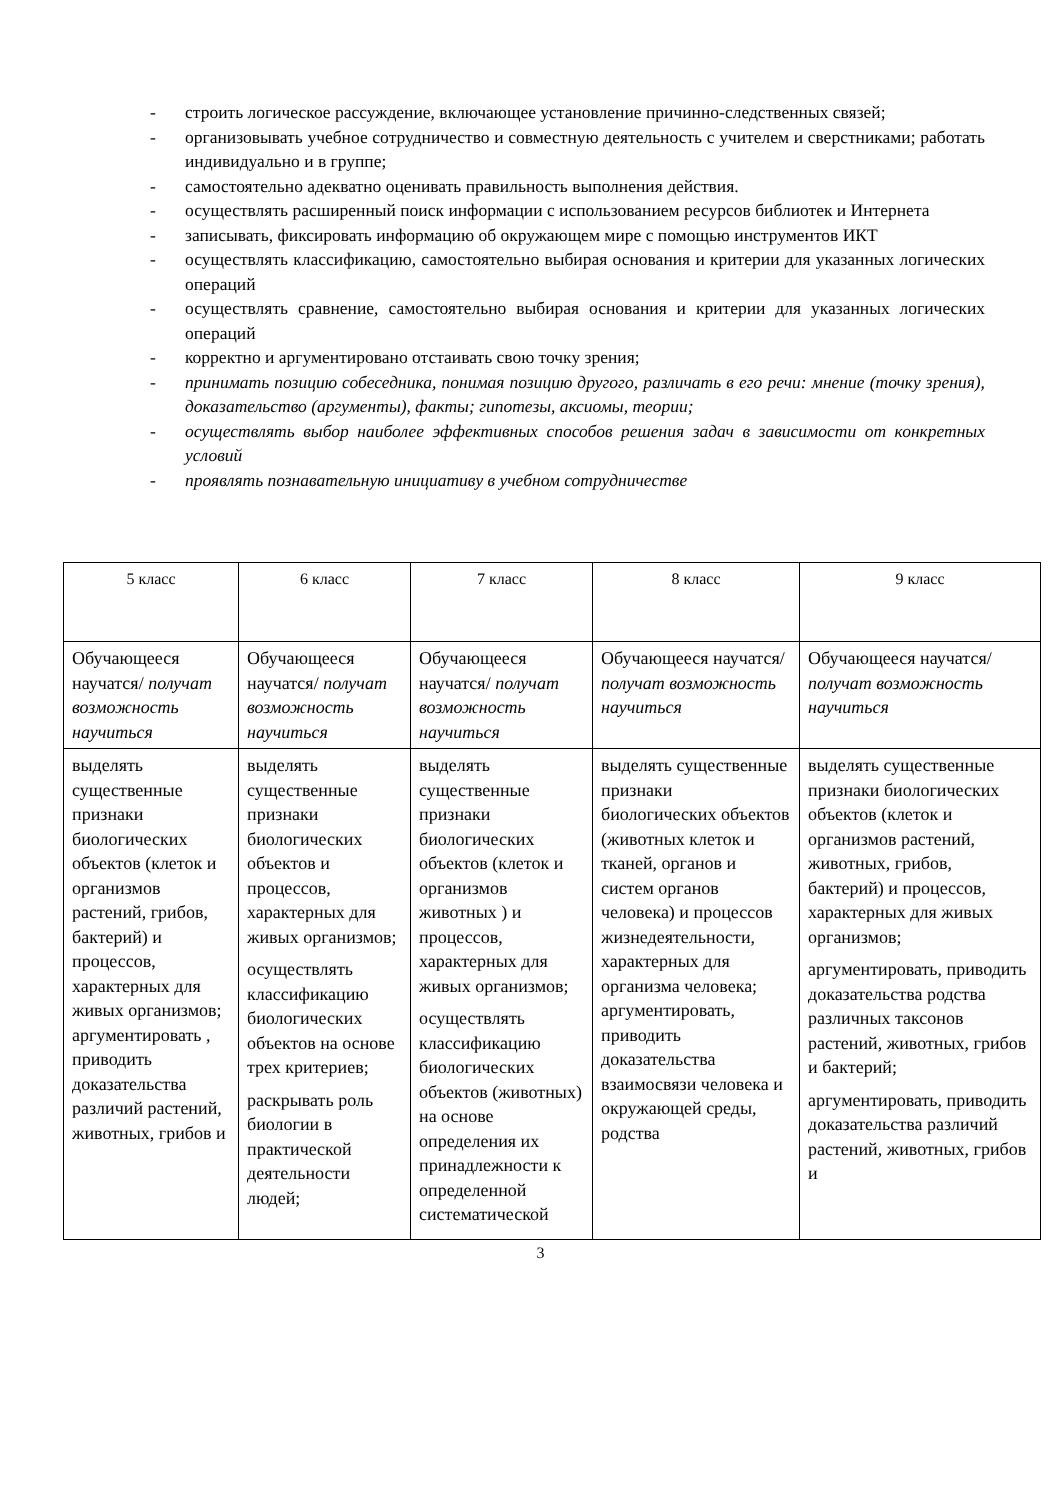- строить логическое рассуждение, включающее установление причинно-следственных связей;
- организовывать учебное сотрудничество и совместную деятельность с учителем и сверстниками; работать индивидуально и в группе;
- самостоятельно адекватно оценивать правильность выполнения действия.
- осуществлять расширенный поиск информации с использованием ресурсов библиотек и Интернета
- записывать, фиксировать информацию об окружающем мире с помощью инструментов ИКТ
- осуществлять классификацию, самостоятельно выбирая основания и критерии для указанных логических операций
- осуществлять сравнение, самостоятельно выбирая основания и критерии для указанных логических операций
- корректно и аргументировано отстаивать свою точку зрения;
- принимать позицию собеседника, понимая позицию другого, различать в его речи: мнение (точку зрения), доказательство (аргументы), факты; гипотезы, аксиомы, теории;
- осуществлять выбор наиболее эффективных способов решения задач в зависимости от конкретных условий
- проявлять познавательную инициативу в учебном сотрудничестве
| 5 класс | 6 класс | 7 класс | 8 класс | 9 класс |
| Обучающееся научатся/ получат возможность научиться | Обучающееся научатся/ получат возможность научиться | Обучающееся научатся/ получат возможность научиться | Обучающееся научатся/ получат возможность научиться | Обучающееся научатся/ получат возможность научиться |
| выделять существенные признаки биологических объектов (клеток и организмов растений, грибов, бактерий) и процессов, характерных для живых организмов; аргументировать , приводить доказательства различий растений, животных, грибов и | выделять существенные признаки биологических объектов и процессов, характерных для живых организмов; осуществлять классификацию биологических объектов на основе трех критериев; раскрывать роль биологии в практической деятельности людей; | выделять существенные признаки биологических объектов (клеток и организмов животных ) и процессов, характерных для живых организмов; осуществлять классификацию биологических объектов (животных) на основе определения их принадлежности к определенной систематической | выделять существенные признаки биологических объектов (животных клеток и тканей, органов и систем органов человека) и процессов жизнедеятельности, характерных для организма человека; аргументировать, приводить доказательства взаимосвязи человека и окружающей среды, родства | выделять существенные признаки биологических объектов (клеток и организмов растений, животных, грибов, бактерий) и процессов, характерных для живых организмов; аргументировать, приводить доказательства родства различных таксонов растений, животных, грибов и бактерий; аргументировать, приводить доказательства различий растений, животных, грибов и |
3